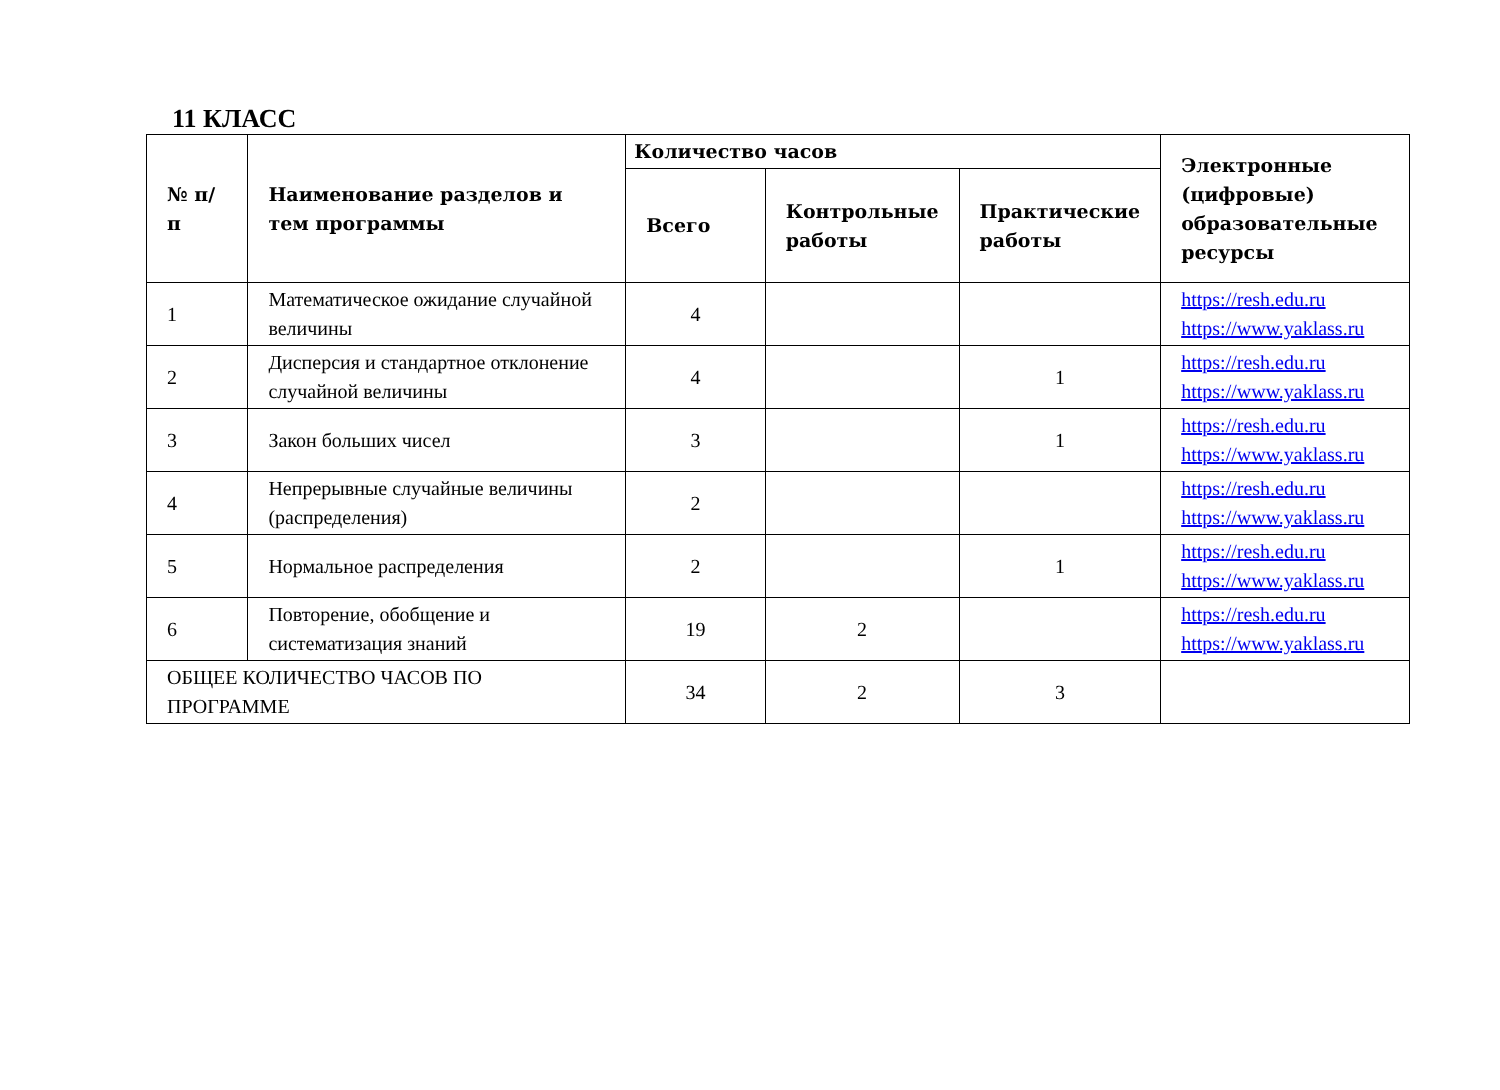11 КЛАСС
| № п/п | Наименование разделов и тем программы | Количество часов | | | Электронные (цифровые) образовательные ресурсы |
| --- | --- | --- | --- | --- | --- |
| | | Всего | Контрольные работы | Практические работы | |
| 1 | Математическое ожидание случайной величины | 4 | | | https://resh.edu.ru https://www.yaklass.ru |
| 2 | Дисперсия и стандартное отклонение случайной величины | 4 | | 1 | https://resh.edu.ru https://www.yaklass.ru |
| 3 | Закон больших чисел | 3 | | 1 | https://resh.edu.ru https://www.yaklass.ru |
| 4 | Непрерывные случайные величины (распределения) | 2 | | | https://resh.edu.ru https://www.yaklass.ru |
| 5 | Нормальное распределения | 2 | | 1 | https://resh.edu.ru https://www.yaklass.ru |
| 6 | Повторение, обобщение и систематизация знаний | 19 | 2 | | https://resh.edu.ru https://www.yaklass.ru |
| ОБЩЕЕ КОЛИЧЕСТВО ЧАСОВ ПО ПРОГРАММЕ | | 34 | 2 | 3 | |